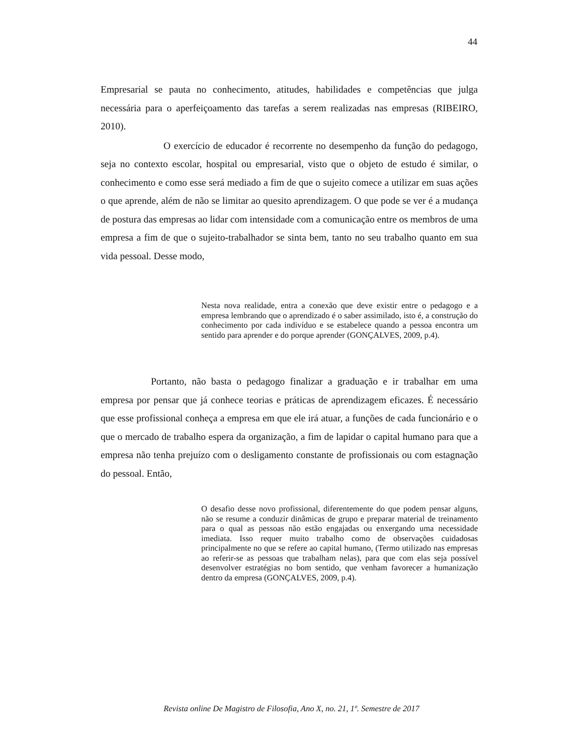44
Empresarial se pauta no conhecimento, atitudes, habilidades e competências que julga necessária para o aperfeiçoamento das tarefas a serem realizadas nas empresas (RIBEIRO, 2010).
O exercício de educador é recorrente no desempenho da função do pedagogo, seja no contexto escolar, hospital ou empresarial, visto que o objeto de estudo é similar, o conhecimento e como esse será mediado a fim de que o sujeito comece a utilizar em suas ações o que aprende, além de não se limitar ao quesito aprendizagem. O que pode se ver é a mudança de postura das empresas ao lidar com intensidade com a comunicação entre os membros de uma empresa a fim de que o sujeito-trabalhador se sinta bem, tanto no seu trabalho quanto em sua vida pessoal. Desse modo,
Nesta nova realidade, entra a conexão que deve existir entre o pedagogo e a empresa lembrando que o aprendizado é o saber assimilado, isto é, a construção do conhecimento por cada indivíduo e se estabelece quando a pessoa encontra um sentido para aprender e do porque aprender (GONÇALVES, 2009, p.4).
Portanto, não basta o pedagogo finalizar a graduação e ir trabalhar em uma empresa por pensar que já conhece teorias e práticas de aprendizagem eficazes. É necessário que esse profissional conheça a empresa em que ele irá atuar, a funções de cada funcionário e o que o mercado de trabalho espera da organização, a fim de lapidar o capital humano para que a empresa não tenha prejuízo com o desligamento constante de profissionais ou com estagnação do pessoal. Então,
O desafio desse novo profissional, diferentemente do que podem pensar alguns, não se resume a conduzir dinâmicas de grupo e preparar material de treinamento para o qual as pessoas não estão engajadas ou enxergando uma necessidade imediata. Isso requer muito trabalho como de observações cuidadosas principalmente no que se refere ao capital humano, (Termo utilizado nas empresas ao referir-se as pessoas que trabalham nelas), para que com elas seja possível desenvolver estratégias no bom sentido, que venham favorecer a humanização dentro da empresa (GONÇALVES, 2009, p.4).
Revista online De Magistro de Filosofia, Ano X, no. 21, 1º. Semestre de 2017